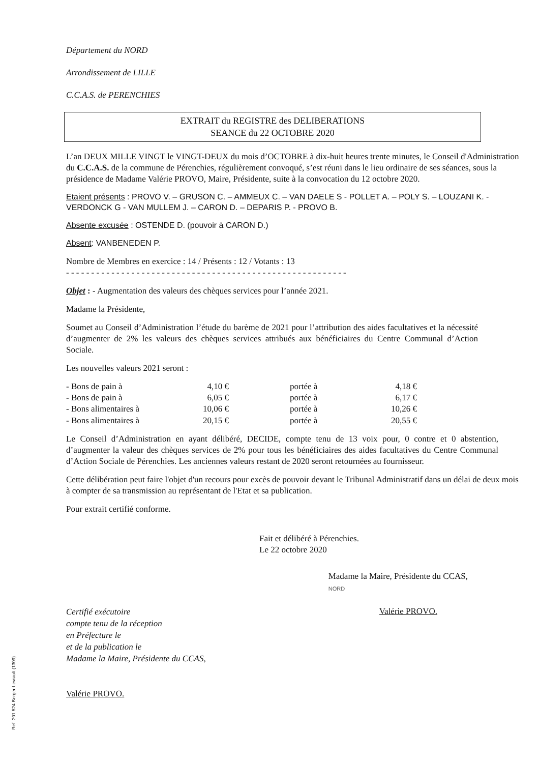Département du NORD
Arrondissement de LILLE
C.C.A.S. de PERENCHIES
EXTRAIT du REGISTRE des DELIBERATIONS
SEANCE du 22 OCTOBRE 2020
L’an DEUX MILLE VINGT le VINGT-DEUX du mois d’OCTOBRE à dix-huit heures trente minutes, le Conseil d'Administration du C.C.A.S. de la commune de Pérenchies, régulièrement convoqué, s’est réuni dans le lieu ordinaire de ses séances, sous la présidence de Madame Valérie PROVO, Maire, Présidente, suite à la convocation du 12 octobre 2020.
Etaient présents : PROVO V. – GRUSON C. – AMMEUX C. – VAN DAELE S - POLLET A. – POLY S. – LOUZANI K. - VERDONCK G - VAN MULLEM J. – CARON D. – DEPARIS P. - PROVO B.
Absente excusée : OSTENDE D. (pouvoir à CARON D.)
Absent: VANBENEDEN P.
Nombre de Membres en exercice : 14 / Présents : 12 / Votants : 13
- - - - - - - - - - - - - - - - - - - - - - - - - - - - - - - - - - - - - - - - - - - - - - - - - - - - - - - -
Objet : - Augmentation des valeurs des chèques services pour l’année 2021.
Madame la Présidente,
Soumet au Conseil d’Administration l’étude du barème de 2021 pour l’attribution des aides facultatives et la nécessité d’augmenter de 2% les valeurs des chèques services attribués aux bénéficiaires du Centre Communal d’Action Sociale.
Les nouvelles valeurs 2021 seront :
| - Bons de pain à | 4,10 € | | portée à | 4,18 € |
| - Bons de pain à | 6,05 € | | portée à | 6,17 € |
| - Bons alimentaires à | 10,06 € | | portée à | 10,26 € |
| - Bons alimentaires à | 20,15 € | | portée à | 20,55 € |
Le Conseil d’Administration en ayant délibéré, DECIDE, compte tenu de 13 voix pour, 0 contre et 0 abstention, d’augmenter la valeur des chèques services de 2% pour tous les bénéficiaires des aides facultatives du Centre Communal d’Action Sociale de Pérenchies. Les anciennes valeurs restant de 2020 seront retournées au fournisseur.
Cette délibération peut faire l'objet d'un recours pour excès de pouvoir devant le Tribunal Administratif dans un délai de deux mois à compter de sa transmission au représentant de l'Etat et sa publication.
Pour extrait certifié conforme.
Fait et délibéré à Pérenchies.
Le 22 octobre 2020
Certifié exécutoire
compte tenu de la réception
en Préfecture le
et de la publication le
Madame la Maire, Présidente du CCAS,
Valérie PROVO.
Madame la Maire, Présidente du CCAS,
NORD
Valérie PROVO.
Ref. 201 524 Berger-Levrault (1309)